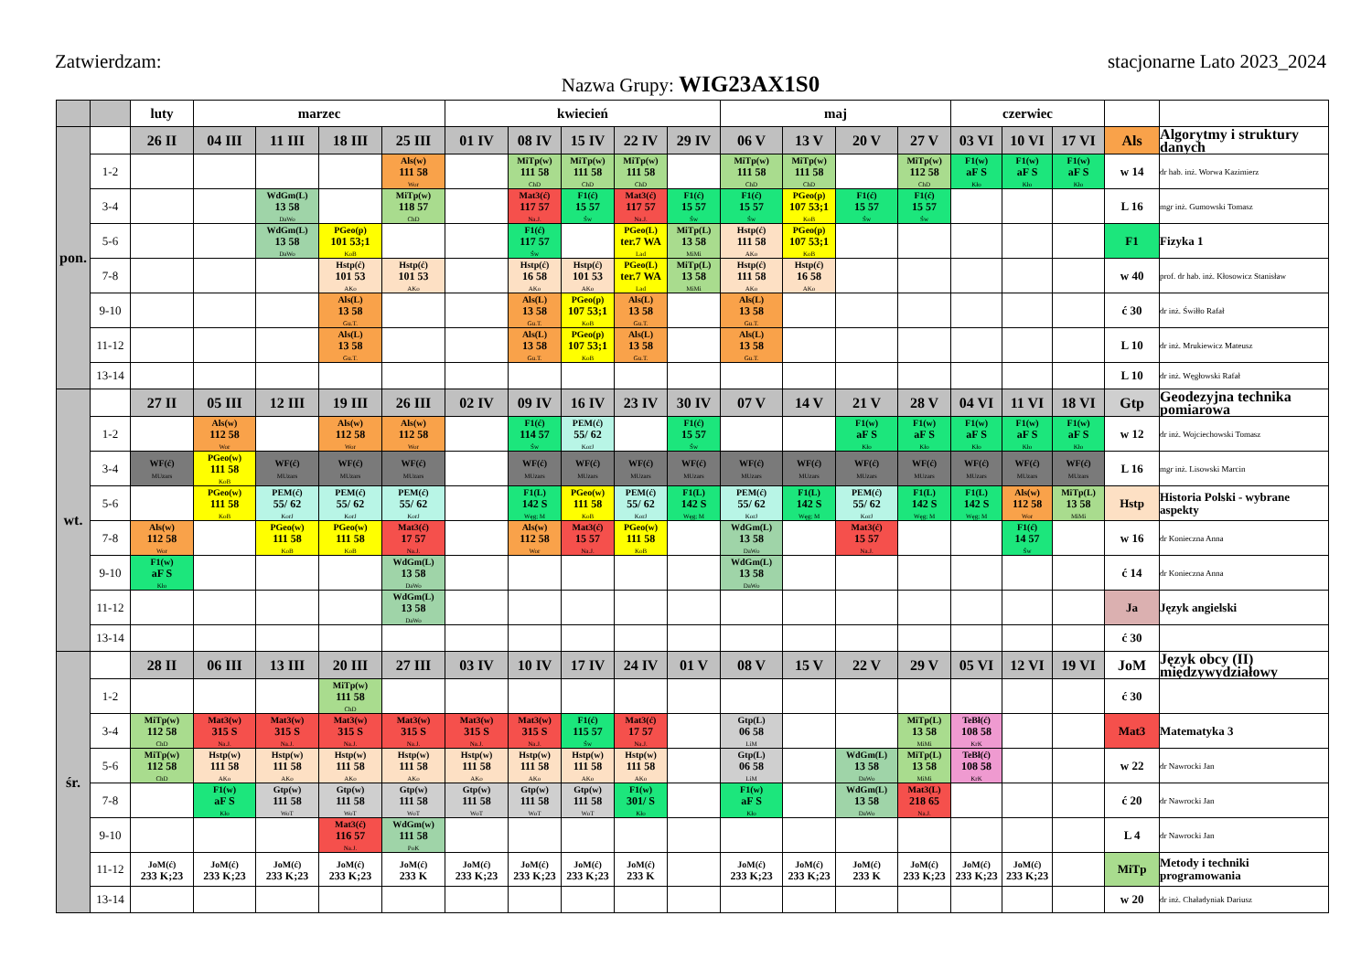Zatwierdzam: stacjonarne Lato 2023_2024
Nazwa Grupy: WIG23AX1S0
| | | luty | marzec | | | | kwiecień | | | | | maj | | | | czerwiec | | | | |
| pon. | | 26 II | 04 III | 11 III | 18 III | 25 III | 01 IV | 08 IV | 15 IV | 22 IV | 29 IV | 06 V | 13 V | 20 V | 27 V | 03 VI | 10 VI | 17 VI | Als | Algorytmy i struktury danych |
| | 1-2 | | | | | Als(w) 111 58 Wor | | MiTp(w) 111 58 ChD | MiTp(w) 111 58 ChD | MiTp(w) 111 58 ChD | | MiTp(w) 111 58 ChD | MiTp(w) 111 58 ChD | | MiTp(w) 112 58 ChD | F1(w) aF S Kło | F1(w) aF S Kło | F1(w) aF S Kło | w 14 | dr hab. inż. Worwa Kazimierz |
| | 3-4 | | | WdGm(L) 13 58 DaWo | | MiTp(w) 118 57 ChD | | Mat3(ć) 117 57 Na.J. | F1(ć) 15 57 Św | Mat3(ć) 117 57 Na.J. | F1(ć) 15 57 Św | F1(ć) 15 57 Św | PGeo(p) 107 53;1 KoB | F1(ć) 15 57 Św | F1(ć) 15 57 Św | | | | L 16 | mgr inż. Gumowski Tomasz |
| | 5-6 | | | WdGm(L) 13 58 DaWo | PGeo(p) 101 53;1 KoB | | | F1(ć) 117 57 Św | | PGeo(L) ter.7 WA Lad | MiTp(L) 13 58 MiMi | Hstp(ć) 111 58 AKo | PGeo(p) 107 53;1 KoB | | | | | | F1 | Fizyka 1 |
| | 7-8 | | | | Hstp(ć) 101 53 AKo | Hstp(ć) 101 53 AKo | | Hstp(ć) 16 58 AKo | Hstp(ć) 101 53 AKo | PGeo(L) ter.7 WA Lad | MiTp(L) 13 58 MiMi | Hstp(ć) 111 58 AKo | Hstp(ć) 16 58 AKo | | | | | | w 40 | prof. dr hab. inż. Kłosowicz Stanisław |
| | 9-10 | | | | Als(L) 13 58 Gu.T. | | | Als(L) 13 58 Gu.T. | PGeo(p) 107 53;1 KoB | Als(L) 13 58 Gu.T. | | Als(L) 13 58 Gu.T. | | | | | | | ć 30 | dr inż. Świłło Rafał |
| | 11-12 | | | | Als(L) 13 58 Gu.T. | | | Als(L) 13 58 Gu.T. | PGeo(p) 107 53;1 KoB | Als(L) 13 58 Gu.T. | | Als(L) 13 58 Gu.T. | | | | | | | L 10 | dr inż. Mrukiewicz Mateusz |
| | 13-14 | | | | | | | | | | | | | | | | | | L 10 | dr inż. Węgłowski Rafał |
| wt. | | 27 II | 05 III | 12 III | 19 III | 26 III | 02 IV | 09 IV | 16 IV | 23 IV | 30 IV | 07 V | 14 V | 21 V | 28 V | 04 VI | 11 VI | 18 VI | Gtp | Geodezyjna technika pomiarowa |
| | 1-2 | | Als(w) 112 58 Wor | | Als(w) 112 58 Wor | Als(w) 112 58 Wor | | F1(ć) 114 57 Św | PEM(ć) 55/ 62 KorJ | | F1(ć) 15 57 Św | | | F1(w) aF S Kło | F1(w) aF S Kło | F1(w) aF S Kło | F1(w) aF S Kło | F1(w) aF S Kło | w 12 | dr inż. Wojciechowski Tomasz |
| | 3-4 | WF(ć) MUzars | PGeo(w) 111 58 KoB | WF(ć) MUzars | WF(ć) MUzars | WF(ć) MUzars | | WF(ć) MUzars | WF(ć) MUzars | WF(ć) MUzars | WF(ć) MUzars | WF(ć) MUzars | WF(ć) MUzars | WF(ć) MUzars | WF(ć) MUzars | WF(ć) MUzars | WF(ć) MUzars | WF(ć) MUzars | L 16 | mgr inż. Lisowski Marcin |
| | 5-6 | | PGeo(w) 111 58 KoB | PEM(ć) 55/ 62 KorJ | PEM(ć) 55/ 62 KorJ | PEM(ć) 55/ 62 KorJ | | F1(L) 142 S Węg; M | PGeo(w) 111 58 KoB | PEM(ć) 55/ 62 KorJ | F1(L) 142 S Węg; M | PEM(ć) 55/ 62 KorJ | F1(L) 142 S Węg; M | PEM(ć) 55/ 62 KorJ | F1(L) 142 S Węg; M | F1(L) 142 S Węg; M | Als(w) 112 58 Wor | MiTp(L) 13 58 MiMi | Hstp | Historia Polski - wybrane aspekty |
| | 7-8 | Als(w) 112 58 Wor | | PGeo(w) 111 58 KoB | PGeo(w) 111 58 KoB | Mat3(ć) 17 57 Na.J. | | Als(w) 112 58 Wor | Mat3(ć) 15 57 Na.J. | PGeo(w) 111 58 KoB | | WdGm(L) 13 58 DaWo | | Mat3(ć) 15 57 Na.J. | | | F1(ć) 14 57 Św | | w 16 | dr Konieczna Anna |
| | 9-10 | F1(w) aF S Kło | | | | WdGm(L) 13 58 DaWo | | | | | | WdGm(L) 13 58 DaWo | | | | | | | ć 14 | dr Konieczna Anna |
| | 11-12 | | | | | WdGm(L) 13 58 DaWo | | | | | | | | | | | | | Ja | Język angielski |
| | 13-14 | | | | | | | | | | | | | | | | | | ć 30 | |
| śr. | | 28 II | 06 III | 13 III | 20 III | 27 III | 03 IV | 10 IV | 17 IV | 24 IV | 01 V | 08 V | 15 V | 22 V | 29 V | 05 VI | 12 VI | 19 VI | JoM | Język obcy (II) międzywydziałowy |
| | 1-2 | | | | MiTp(w) 111 58 ChD | | | | | | | | | | | | | | ć 30 | |
| | 3-4 | MiTp(w) 112 58 ChD | Mat3(w) 315 S Na.J. | Mat3(w) 315 S Na.J. | Mat3(w) 315 S Na.J. | Mat3(w) 315 S Na.J. | Mat3(w) 315 S Na.J. | Mat3(w) 315 S Na.J. | F1(ć) 115 57 Św | Mat3(ć) 17 57 Na.J. | | Gtp(L) 06 58 LiM | | | MiTp(L) 13 58 MiMi | TeBł(ć) 108 58 KrK | | | Mat3 | Matematyka 3 |
| | 5-6 | MiTp(w) 112 58 ChD | Hstp(w) 111 58 AKo | Hstp(w) 111 58 AKo | Hstp(w) 111 58 AKo | Hstp(w) 111 58 AKo | Hstp(w) 111 58 AKo | Hstp(w) 111 58 AKo | Hstp(w) 111 58 AKo | Hstp(w) 111 58 AKo | | Gtp(L) 06 58 LiM | | WdGm(L) 13 58 DaWo | MiTp(L) 13 58 MiMi | TeBł(ć) 108 58 KrK | | | w 22 | dr Nawrocki Jan |
| | 7-8 | | F1(w) aF S Kło | Gtp(w) 111 58 WoT | Gtp(w) 111 58 WoT | Gtp(w) 111 58 WoT | Gtp(w) 111 58 WoT | Gtp(w) 111 58 WoT | Gtp(w) 111 58 WoT | F1(w) 301/ S Kło | | F1(w) aF S Kło | | WdGm(L) 13 58 DaWo | Mat3(L) 218 65 Na.J. | | | | ć 20 | dr Nawrocki Jan |
| | 9-10 | | | | Mat3(ć) 116 57 Na.J. | WdGm(w) 111 58 PoK | | | | | | | | | | | | | L 4 | dr Nawrocki Jan |
| | 11-12 | JoM(ć) 233 K;23 | JoM(ć) 233 K;23 | JoM(ć) 233 K;23 | JoM(ć) 233 K;23 | JoM(ć) 233 K | JoM(ć) 233 K;23 | JoM(ć) 233 K;23 | JoM(ć) 233 K;23 | JoM(ć) 233 K | | JoM(ć) 233 K;23 | JoM(ć) 233 K;23 | JoM(ć) 233 K | JoM(ć) 233 K;23 | JoM(ć) 233 K;23 | JoM(ć) 233 K;23 | | MiTp | Metody i techniki programowania |
| | 13-14 | | | | | | | | | | | | | | | | | | w 20 | dr inż. Chaładyniak Dariusz |